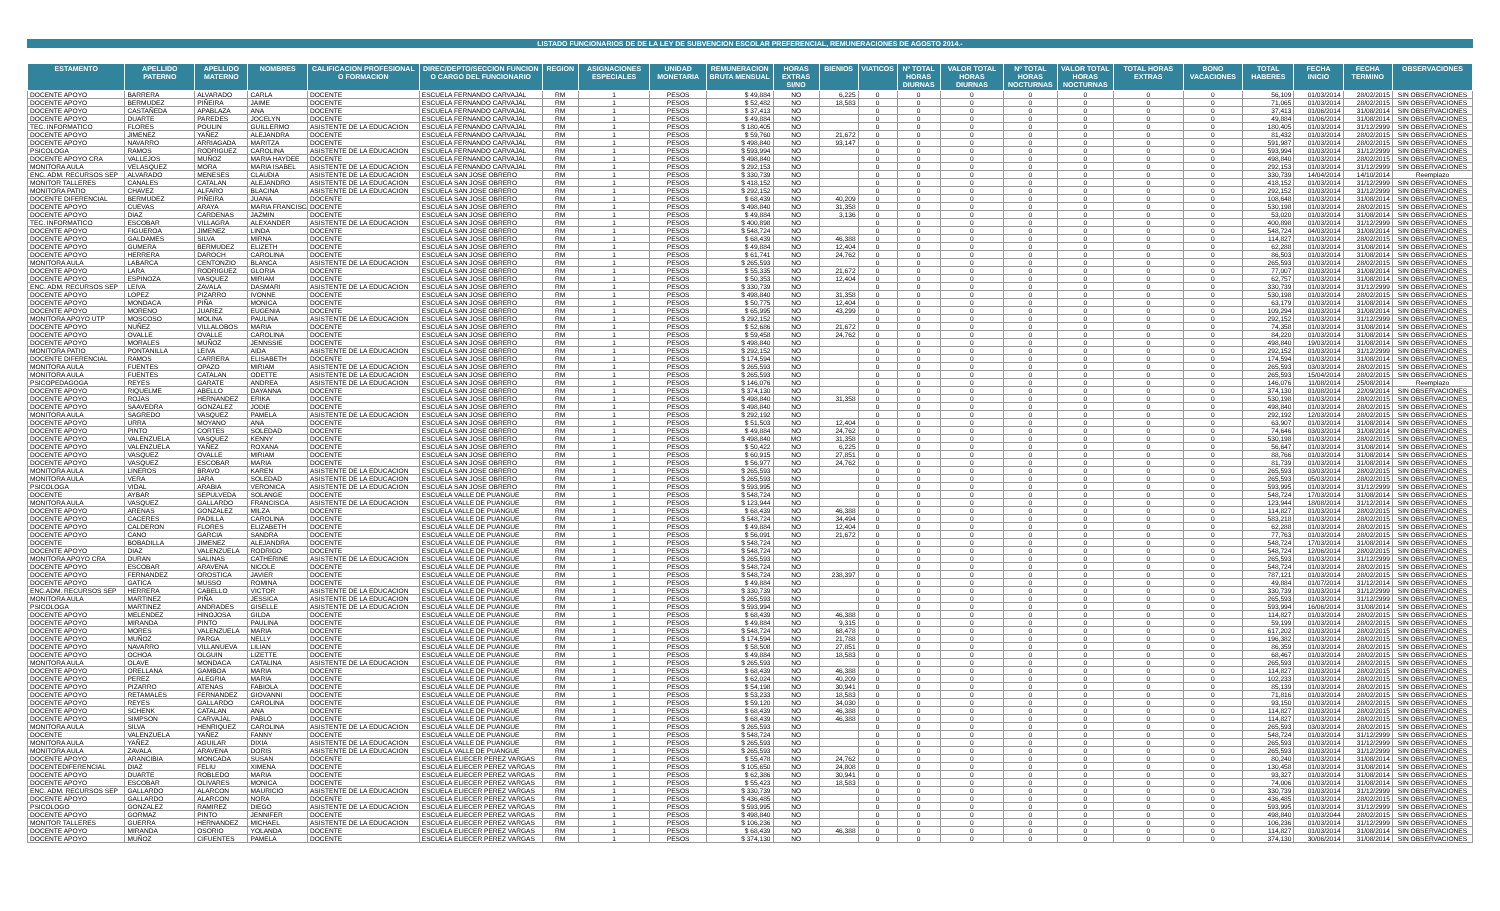LISTADO FUNCIONARIOS DE DE LA LEY DE SUBVENCION ESCOLAR PREFERENCIAL, REMUNERACIONES DE AGOSTO 2014.-
| ESTAMENTO | APELLIDO PATERNO | APELLIDO MATERNO | NOMBRES | CALIFICACION PROFESIONAL O FORMACION | DIREC/DEPTO/SECCION FUNCION O CARGO DEL FUNCIONARIO | REGION | ASIGNACIONES ESPECIALES | UNIDAD MONETARIA | REMUNERACION BRUTA MENSUAL | HORAS EXTRAS SI/NO | BIENIOS | VIATICOS | Nº TOTAL HORAS DIURNAS | VALOR TOTAL HORAS DIURNAS | Nº TOTAL HORAS NOCTURNAS | VALOR TOTAL HORAS NOCTURNAS | TOTAL HORAS EXTRAS | BONO VACACIONES | TOTAL HABERES | FECHA INICIO | FECHA TERMINO | OBSERVACIONES |
| --- | --- | --- | --- | --- | --- | --- | --- | --- | --- | --- | --- | --- | --- | --- | --- | --- | --- | --- | --- | --- | --- | --- |
| DOCENTE APOYO | BARRERA | ALVARADO | CARLA | DOCENTE | ESCUELA FERNANDO CARVAJAL | RM | 1 | PESOS | $ 49,884 | NO | 6,225 | 0 | 0 | 0 | 0 | 0 | 0 | 0 | 56,109 | 01/03/2014 | 28/02/2015 | SIN OBSERVACIONES |
| DOCENTE APOYO | BERMUDEZ | PIÑEIRA | JAIME | DOCENTE | ESCUELA FERNANDO CARVAJAL | RM | 1 | PESOS | $ 52,482 | NO | 18,583 | 0 | 0 | 0 | 0 | 0 | 0 | 0 | 71,065 | 01/03/2014 | 28/02/2015 | SIN OBSERVACIONES |
| DOCENTE APOYO | CASTAÑEDA | APABLAZA | ANA | DOCENTE | ESCUELA FERNANDO CARVAJAL | RM | 1 | PESOS | $ 37,413 | NO | | 0 | 0 | 0 | 0 | 0 | 0 | 0 | 37,413 | 01/06/2014 | 31/08/2014 | SIN OBSERVACIONES |
| DOCENTE APOYO | DUARTE | PAREDES | JOCELYN | DOCENTE | ESCUELA FERNANDO CARVAJAL | RM | 1 | PESOS | $ 49,884 | NO | | 0 | 0 | 0 | 0 | 0 | 0 | 0 | 49,884 | 01/06/2014 | 31/08/2014 | SIN OBSERVACIONES |
| TEC. INFORMATICO | FLORES | POULIN | GUILLERMO | ASISTENTE DE LA EDUCACION | ESCUELA FERNANDO CARVAJAL | RM | 1 | PESOS | $ 180,405 | NO | | 0 | 0 | 0 | 0 | 0 | 0 | 0 | 180,405 | 01/03/2014 | 31/12/2999 | SIN OBSERVACIONES |
| DOCENTE APOYO | JIMENEZ | YAÑEZ | ALEJANDRA | DOCENTE | ESCUELA FERNANDO CARVAJAL | RM | 1 | PESOS | $ 59,760 | NO | 21,672 | 0 | 0 | 0 | 0 | 0 | 0 | 0 | 81,432 | 01/03/2014 | 28/02/2015 | SIN OBSERVACIONES |
| DOCENTE APOYO | NAVARRO | ARRIAGADA | MARITZA | DOCENTE | ESCUELA FERNANDO CARVAJAL | RM | 1 | PESOS | $ 498,840 | NO | 93,147 | 0 | 0 | 0 | 0 | 0 | 0 | 0 | 591,987 | 01/03/2014 | 28/02/2015 | SIN OBSERVACIONES |
| PSICOLOGA | RAMOS | RODRIGUEZ | CAROLINA | ASISTENTE DE LA EDUCACION | ESCUELA FERNANDO CARVAJAL | RM | 1 | PESOS | $ 593,994 | NO | | 0 | 0 | 0 | 0 | 0 | 0 | 0 | 593,994 | 01/03/2014 | 31/12/2999 | SIN OBSERVACIONES |
| DOCENTE APOYO CRA | VALLEJOS | MUÑOZ | MARIA HAYDEE | DOCENTE | ESCUELA FERNANDO CARVAJAL | RM | 1 | PESOS | $ 498,840 | NO | | 0 | 0 | 0 | 0 | 0 | 0 | 0 | 498,840 | 01/03/2014 | 28/02/2015 | SIN OBSERVACIONES |
| MONITORA AULA | VELASQUEZ | MORA | MARIA ISABEL | ASISTENTE DE LA EDUCACION | ESCUELA FERNANDO CARVAJAL | RM | 1 | PESOS | $ 292,153 | NO | | 0 | 0 | 0 | 0 | 0 | 0 | 0 | 292,153 | 01/03/2014 | 31/12/2999 | SIN OBSERVACIONES |
| ENC. ADM. RECURSOS SEP | ALVARADO | MENESES | CLAUDIA | ASISTENTE DE LA EDUCACION | ESCUELA SAN JOSE OBRERO | RM | 1 | PESOS | $ 330,739 | NO | | 0 | 0 | 0 | 0 | 0 | 0 | 0 | 330,739 | 14/04/2014 | 14/10/2014 | Reemplazo |
| MONITOR TALLERES | CANALES | CATALAN | ALEJANDRO | ASISTENTE DE LA EDUCACION | ESCUELA SAN JOSE OBRERO | RM | 1 | PESOS | $ 418,152 | NO | | 0 | 0 | 0 | 0 | 0 | 0 | 0 | 418,152 | 01/03/2014 | 31/12/2999 | SIN OBSERVACIONES |
| MONITORA PATIO | CHAVEZ | ALFARO | BLACINA | ASISTENTE DE LA EDUCACION | ESCUELA SAN JOSE OBRERO | RM | 1 | PESOS | $ 292,152 | NO | | 0 | 0 | 0 | 0 | 0 | 0 | 0 | 292,152 | 01/03/2014 | 31/12/2999 | SIN OBSERVACIONES |
| DOCENTE DIFERENCIAL | BERMUDEZ | PIÑEIRA | JUANA | DOCENTE | ESCUELA SAN JOSE OBRERO | RM | 1 | PESOS | $ 68,439 | NO | 40,209 | 0 | 0 | 0 | 0 | 0 | 0 | 0 | 108,648 | 01/03/2014 | 31/08/2014 | SIN OBSERVACIONES |
| DOCENTE APOYO | CUEVAS | ARAYA | MARIA FRANCISCA | DOCENTE | ESCUELA SAN JOSE OBRERO | RM | 1 | PESOS | $ 498,840 | NO | 31,358 | 0 | 0 | 0 | 0 | 0 | 0 | 0 | 530,198 | 01/03/2014 | 28/02/2015 | SIN OBSERVACIONES |
| DOCENTE APOYO | DIAZ | CARDENAS | JAZMIN | DOCENTE | ESCUELA SAN JOSE OBRERO | RM | 1 | PESOS | $ 49,884 | NO | 3,136 | 0 | 0 | 0 | 0 | 0 | 0 | 0 | 53,020 | 01/03/2014 | 31/08/2014 | SIN OBSERVACIONES |
| TEC. INFORMATICO | ESCOBAR | VILLAGRA | ALEXANDER | ASISTENTE DE LA EDUCACION | ESCUELA SAN JOSE OBRERO | RM | 1 | PESOS | $ 400,898 | NO | | 0 | 0 | 0 | 0 | 0 | 0 | 0 | 400,898 | 01/03/2014 | 31/12/2999 | SIN OBSERVACIONES |
| DOCENTE APOYO | FIGUEROA | JIMENEZ | LINDA | DOCENTE | ESCUELA SAN JOSE OBRERO | RM | 1 | PESOS | $ 548,724 | NO | | 0 | 0 | 0 | 0 | 0 | 0 | 0 | 548,724 | 04/03/2014 | 31/08/2014 | SIN OBSERVACIONES |
| DOCENTE APOYO | GALDAMES | SILVA | MIRNA | DOCENTE | ESCUELA SAN JOSE OBRERO | RM | 1 | PESOS | $ 68,439 | NO | 46,388 | 0 | 0 | 0 | 0 | 0 | 0 | 0 | 114,827 | 01/03/2014 | 28/02/2015 | SIN OBSERVACIONES |
| DOCENTE APOYO | GUMERA | BERMUDEZ | ELIZETH | DOCENTE | ESCUELA SAN JOSE OBRERO | RM | 1 | PESOS | $ 49,884 | NO | 12,404 | 0 | 0 | 0 | 0 | 0 | 0 | 0 | 62,288 | 01/03/2014 | 31/08/2014 | SIN OBSERVACIONES |
| DOCENTE APOYO | HERRERA | DAROCH | CAROLINA | DOCENTE | ESCUELA SAN JOSE OBRERO | RM | 1 | PESOS | $ 61,741 | NO | 24,762 | 0 | 0 | 0 | 0 | 0 | 0 | 0 | 86,503 | 01/03/2014 | 31/08/2014 | SIN OBSERVACIONES |
| MONITORA AULA | LABARCA | CENTONZIO | BLANCA | ASISTENTE DE LA EDUCACION | ESCUELA SAN JOSE OBRERO | RM | 1 | PESOS | $ 265,593 | NO | | 0 | 0 | 0 | 0 | 0 | 0 | 0 | 265,593 | 01/03/2014 | 28/02/2015 | SIN OBSERVACIONES |
| DOCENTE APOYO | LARA | RODRIGUEZ | GLORIA | DOCENTE | ESCUELA SAN JOSE OBRERO | RM | 1 | PESOS | $ 55,335 | NO | 21,672 | 0 | 0 | 0 | 0 | 0 | 0 | 0 | 77,007 | 01/03/2014 | 31/08/2014 | SIN OBSERVACIONES |
| DOCENTE APOYO | ESPINOZA | VASQUEZ | MIRIAM | DOCENTE | ESCUELA SAN JOSE OBRERO | RM | 1 | PESOS | $ 50,353 | NO | 12,404 | 0 | 0 | 0 | 0 | 0 | 0 | 0 | 62,757 | 01/03/2014 | 31/08/2014 | SIN OBSERVACIONES |
| ENC. ADM. RECURSOS SEP | LEIVA | ZAVALA | DASMARI | ASISTENTE DE LA EDUCACION | ESCUELA SAN JOSE OBRERO | RM | 1 | PESOS | $ 330,739 | NO | | 0 | 0 | 0 | 0 | 0 | 0 | 0 | 330,739 | 01/03/2014 | 31/12/2999 | SIN OBSERVACIONES |
| DOCENTE APOYO | LOPEZ | PIZARRO | IVONNE | DOCENTE | ESCUELA SAN JOSE OBRERO | RM | 1 | PESOS | $ 498,840 | NO | 31,358 | 0 | 0 | 0 | 0 | 0 | 0 | 0 | 530,198 | 01/03/2014 | 28/02/2015 | SIN OBSERVACIONES |
| DOCENTE APOYO | MONDACA | PIÑA | MONICA | DOCENTE | ESCUELA SAN JOSE OBRERO | RM | 1 | PESOS | $ 50,775 | NO | 12,404 | 0 | 0 | 0 | 0 | 0 | 0 | 0 | 63,179 | 01/03/2014 | 31/08/2014 | SIN OBSERVACIONES |
| DOCENTE APOYO | MORENO | JUAREZ | EUGENIA | DOCENTE | ESCUELA SAN JOSE OBRERO | RM | 1 | PESOS | $ 65,995 | NO | 43,299 | 0 | 0 | 0 | 0 | 0 | 0 | 0 | 109,294 | 01/03/2014 | 31/08/2014 | SIN OBSERVACIONES |
| MONITORA APOYO UTP | MOSCOSO | MOLINA | PAULINA | ASISTENTE DE LA EDUCACION | ESCUELA SAN JOSE OBRERO | RM | 1 | PESOS | $ 292,152 | NO | | 0 | 0 | 0 | 0 | 0 | 0 | 0 | 292,152 | 01/03/2014 | 31/12/2999 | SIN OBSERVACIONES |
| DOCENTE APOYO | NUÑEZ | VILLALOBOS | MARIA | DOCENTE | ESCUELA SAN JOSE OBRERO | RM | 1 | PESOS | $ 52,686 | NO | 21,672 | 0 | 0 | 0 | 0 | 0 | 0 | 0 | 74,358 | 01/03/2014 | 31/08/2014 | SIN OBSERVACIONES |
| DOCENTE APOYO | OVALLE | OVALLE | CAROLINA | DOCENTE | ESCUELA SAN JOSE OBRERO | RM | 1 | PESOS | $ 59,458 | NO | 24,762 | 0 | 0 | 0 | 0 | 0 | 0 | 0 | 84,220 | 01/03/2014 | 31/08/2014 | SIN OBSERVACIONES |
| DOCENTE APOYO | MORALES | MUÑOZ | JENNSSIE | DOCENTE | ESCUELA SAN JOSE OBRERO | RM | 1 | PESOS | $ 498,840 | NO | | 0 | 0 | 0 | 0 | 0 | 0 | 0 | 498,840 | 19/03/2014 | 31/08/2014 | SIN OBSERVACIONES |
| MONITORA PATIO | PONTANILLA | LEIVA | AIDA | ASISTENTE DE LA EDUCACION | ESCUELA SAN JOSE OBRERO | RM | 1 | PESOS | $ 292,152 | NO | | 0 | 0 | 0 | 0 | 0 | 0 | 0 | 292,152 | 01/03/2014 | 31/12/2999 | SIN OBSERVACIONES |
| DOCENTE DIFERENCIAL | RAMOS | CARRERA | ELISABETH | DOCENTE | ESCUELA SAN JOSE OBRERO | RM | 1 | PESOS | $ 174,594 | NO | | 0 | 0 | 0 | 0 | 0 | 0 | 0 | 174,594 | 01/03/2014 | 31/08/2014 | SIN OBSERVACIONES |
| MONITORA AULA | FUENTES | OPAZO | MIRIAM | ASISTENTE DE LA EDUCACION | ESCUELA SAN JOSE OBRERO | RM | 1 | PESOS | $ 265,593 | NO | | 0 | 0 | 0 | 0 | 0 | 0 | 0 | 265,593 | 03/03/2014 | 28/02/2015 | SIN OBSERVACIONES |
| MONITORA AULA | FUENTES | CATALAN | ODETTE | ASISTENTE DE LA EDUCACION | ESCUELA SAN JOSE OBRERO | RM | 1 | PESOS | $ 265,593 | NO | | 0 | 0 | 0 | 0 | 0 | 0 | 0 | 265,593 | 15/04/2014 | 28/02/2015 | SIN OBSERVACIONES |
| PSICOPEDAGOGA | REYES | GARATE | ANDREA | ASISTENTE DE LA EDUCACION | ESCUELA SAN JOSE OBRERO | RM | 1 | PESOS | $ 146,076 | NO | | 0 | 0 | 0 | 0 | 0 | 0 | 0 | 146,076 | 11/08/2014 | 25/08/2014 | Reemplazo |
| DOCENTE APOYO | RIQUELME | ABELLO | DAYANNA | DOCENTE | ESCUELA SAN JOSE OBRERO | RM | 1 | PESOS | $ 374,130 | NO | | 0 | 0 | 0 | 0 | 0 | 0 | 0 | 374,130 | 01/08/2014 | 22/09/2014 | SIN OBSERVACIONES |
| DOCENTE APOYO | ROJAS | HERNANDEZ | ERIKA | DOCENTE | ESCUELA SAN JOSE OBRERO | RM | 1 | PESOS | $ 498,840 | NO | 31,358 | 0 | 0 | 0 | 0 | 0 | 0 | 0 | 530,198 | 01/03/2014 | 28/02/2015 | SIN OBSERVACIONES |
| DOCENTE APOYO | SAAVEDRA | GONZALEZ | JODIE | DOCENTE | ESCUELA SAN JOSE OBRERO | RM | 1 | PESOS | $ 498,840 | NO | | 0 | 0 | 0 | 0 | 0 | 0 | 0 | 498,840 | 01/03/2014 | 28/02/2015 | SIN OBSERVACIONES |
| MONITORA AULA | SAGREDO | VASQUEZ | PAMELA | ASISTENTE DE LA EDUCACION | ESCUELA SAN JOSE OBRERO | RM | 1 | PESOS | $ 292,192 | NO | | 0 | 0 | 0 | 0 | 0 | 0 | 0 | 292,192 | 12/03/2014 | 28/02/2015 | SIN OBSERVACIONES |
| DOCENTE APOYO | URRA | MOYANO | ANA | DOCENTE | ESCUELA SAN JOSE OBRERO | RM | 1 | PESOS | $ 51,503 | NO | 12,404 | 0 | 0 | 0 | 0 | 0 | 0 | 0 | 63,907 | 01/03/2014 | 31/08/2014 | SIN OBSERVACIONES |
| DOCENTE APOYO | PINTO | CORTES | SOLEDAD | DOCENTE | ESCUELA SAN JOSE OBRERO | RM | 1 | PESOS | $ 49,884 | NO | 24,762 | 0 | 0 | 0 | 0 | 0 | 0 | 0 | 74,646 | 03/03/2014 | 31/08/2014 | SIN OBSERVACIONES |
| DOCENTE APOYO | VALENZUELA | VASQUEZ | KENNY | DOCENTE | ESCUELA SAN JOSE OBRERO | RM | 1 | PESOS | $ 498,840 | MO | 31,358 | 0 | 0 | 0 | 0 | 0 | 0 | 0 | 530,198 | 01/03/2014 | 28/02/2015 | SIN OBSERVACIONES |
| DOCENTE APOYO | VALENZUELA | YAÑEZ | ROXANA | DOCENTE | ESCUELA SAN JOSE OBRERO | RM | 1 | PESOS | $ 50,422 | NO | 6,225 | 0 | 0 | 0 | 0 | 0 | 0 | 0 | 56,647 | 01/03/2014 | 31/08/2014 | SIN OBSERVACIONES |
| DOCENTE APOYO | VASQUEZ | OVALLE | MIRIAM | DOCENTE | ESCUELA SAN JOSE OBRERO | RM | 1 | PESOS | $ 60,915 | NO | 27,851 | 0 | 0 | 0 | 0 | 0 | 0 | 0 | 88,766 | 01/03/2014 | 31/08/2014 | SIN OBSERVACIONES |
| DOCENTE APOYO | VASQUEZ | ESCOBAR | MARIA | DOCENTE | ESCUELA SAN JOSE OBRERO | RM | 1 | PESOS | $ 56,977 | NO | 24,762 | 0 | 0 | 0 | 0 | 0 | 0 | 0 | 81,739 | 01/03/2014 | 31/08/2014 | SIN OBSERVACIONES |
| MONITORA AULA | LINEROS | BRAVO | KAREN | ASISTENTE DE LA EDUCACION | ESCUELA SAN JOSE OBRERO | RM | 1 | PESOS | $ 265,593 | NO | | 0 | 0 | 0 | 0 | 0 | 0 | 0 | 265,593 | 03/03/2014 | 28/02/2015 | SIN OBSERVACIONES |
| MONITORA AULA | VERA | JARA | SOLEDAD | ASISTENTE DE LA EDUCACION | ESCUELA SAN JOSE OBRERO | RM | 1 | PESOS | $ 265,593 | NO | | 0 | 0 | 0 | 0 | 0 | 0 | 0 | 265,593 | 05/03/2014 | 28/02/2015 | SIN OBSERVACIONES |
| PSICOLOGA | VIDAL | ARABIA | VERONICA | ASISTENTE DE LA EDUCACION | ESCUELA SAN JOSE OBRERO | RM | 1 | PESOS | $ 593,995 | NO | | 0 | 0 | 0 | 0 | 0 | 0 | 0 | 593,995 | 01/03/2014 | 31/12/2999 | SIN OBSERVACIONES |
| DOCENTE | AYBAR | SEPULVEDA | SOLANGE | DOCENTE | ESCUELA VALLE DE PUANGUE | RM | 1 | PESOS | $ 548,724 | NO | | 0 | 0 | 0 | 0 | 0 | 0 | 0 | 548,724 | 17/03/2014 | 31/08/2014 | SIN OBSERVACIONES |
| MONITORA AULA | VASQUEZ | GALLARDO | FRANCISCA | ASISTENTE DE LA EDUCACION | ESCUELA VALLE DE PUANGUE | RM | 1 | PESOS | $ 123,944 | NO | | 0 | 0 | 0 | 0 | 0 | 0 | 0 | 123,944 | 18/08/2014 | 31/12/2014 | SIN OBSERVACIONES |
| DOCENTE APOYO | ARENAS | GONZALEZ | MILZA | DOCENTE | ESCUELA VALLE DE PUANGUE | RM | 1 | PESOS | $ 68,439 | NO | 46,388 | 0 | 0 | 0 | 0 | 0 | 0 | 0 | 114,827 | 01/03/2014 | 28/02/2015 | SIN OBSERVACIONES |
| DOCENTE APOYO | CACERES | PADILLA | CAROLINA | DOCENTE | ESCUELA VALLE DE PUANGUE | RM | 1 | PESOS | $ 548,724 | NO | 34,494 | 0 | 0 | 0 | 0 | 0 | 0 | 0 | 583,218 | 01/03/2014 | 28/02/2015 | SIN OBSERVACIONES |
| DOCENTE APOYO | CALDERON | FLORES | ELIZABETH | DOCENTE | ESCUELA VALLE DE PUANGUE | RM | 1 | PESOS | $ 49,884 | NO | 12,404 | 0 | 0 | 0 | 0 | 0 | 0 | 0 | 62,288 | 01/03/2014 | 28/02/2015 | SIN OBSERVACIONES |
| DOCENTE APOYO | CANO | GARCIA | SANDRA | DOCENTE | ESCUELA VALLE DE PUANGUE | RM | 1 | PESOS | $ 56,091 | NO | 21,672 | 0 | 0 | 0 | 0 | 0 | 0 | 0 | 77,763 | 01/03/2014 | 28/02/2015 | SIN OBSERVACIONES |
| DOCENTE | BOBADILLA | JIMENEZ | ALEJANDRA | DOCENTE | ESCUELA VALLE DE PUANGUE | RM | 1 | PESOS | $ 548,724 | NO | | 0 | 0 | 0 | 0 | 0 | 0 | 0 | 548,724 | 17/03/2014 | 31/08/2014 | SIN OBSERVACIONES |
| DOCENTE APOYO | DIAZ | VALENZUELA | RODRIGO | DOCENTE | ESCUELA VALLE DE PUANGUE | RM | 1 | PESOS | $ 548,724 | NO | | 0 | 0 | 0 | 0 | 0 | 0 | 0 | 548,724 | 12/06/2014 | 28/02/2015 | SIN OBSERVACIONES |
| MONITORA APOYO CRA | DURAN | SALINAS | CATHERINE | ASISTENTE DE LA EDUCACION | ESCUELA VALLE DE PUANGUE | RM | 1 | PESOS | $ 265,593 | NO | | 0 | 0 | 0 | 0 | 0 | 0 | 0 | 265,593 | 01/03/2014 | 31/12/2999 | SIN OBSERVACIONES |
| DOCENTE APOYO | ESCOBAR | ARAVENA | NICOLE | DOCENTE | ESCUELA VALLE DE PUANGUE | RM | 1 | PESOS | $ 548,724 | NO | | 0 | 0 | 0 | 0 | 0 | 0 | 0 | 548,724 | 01/03/2014 | 28/02/2015 | SIN OBSERVACIONES |
| DOCENTE APOYO | FERNANDEZ | OROSTICA | JAVIER | DOCENTE | ESCUELA VALLE DE PUANGUE | RM | 1 | PESOS | $ 548,724 | NO | 238,397 | 0 | 0 | 0 | 0 | 0 | 0 | 0 | 787,121 | 01/03/2014 | 28/02/2015 | SIN OBSERVACIONES |
| DOCENTE APOYO | GATICA | MUSSO | ROMINA | DOCENTE | ESCUELA VALLE DE PUANGUE | RM | 1 | PESOS | $ 49,884 | NO | | 0 | 0 | 0 | 0 | 0 | 0 | 0 | 49,884 | 01/07/2014 | 31/12/2014 | SIN OBSERVACIONES |
| ENC.ADM. RECURSOS SEP | HERRERA | CABELLO | VICTOR | ASISTENTE DE LA EDUCACION | ESCUELA VALLE DE PUANGUE | RM | 1 | PESOS | $ 330,739 | NO | | 0 | 0 | 0 | 0 | 0 | 0 | 0 | 330,739 | 01/03/2014 | 31/12/2999 | SIN OBSERVACIONES |
| MONITORA AULA | MARTINEZ | PIÑA | JESSICA | ASISTENTE DE LA EDUCACION | ESCUELA VALLE DE PUANGUE | RM | 1 | PESOS | $ 265,593 | NO | | 0 | 0 | 0 | 0 | 0 | 0 | 0 | 265,593 | 01/03/2014 | 31/12/2999 | SIN OBSERVACIONES |
| PSICOLOGA | MARTINEZ | ANDRADES | GISELLE | ASISTENTE DE LA EDUCACION | ESCUELA VALLE DE PUANGUE | RM | 1 | PESOS | $ 593,994 | NO | | 0 | 0 | 0 | 0 | 0 | 0 | 0 | 593,994 | 16/06/2014 | 31/08/2014 | SIN OBSERVACIONES |
| DOCENTE APOYO | MELENDEZ | HINOJOSA | GILDA | DOCENTE | ESCUELA VALLE DE PUANGUE | RM | 1 | PESOS | $ 68,439 | NO | 46,388 | 0 | 0 | 0 | 0 | 0 | 0 | 0 | 114,827 | 01/03/2014 | 28/02/2015 | SIN OBSERVACIONES |
| DOCENTE APOYO | MIRANDA | PINTO | PAULINA | DOCENTE | ESCUELA VALLE DE PUANGUE | RM | 1 | PESOS | $ 49,884 | NO | 9,315 | 0 | 0 | 0 | 0 | 0 | 0 | 0 | 59,199 | 01/03/2014 | 28/02/2015 | SIN OBSERVACIONES |
| DOCENTE APOYO | MORES | VALENZUELA | MARIA | DOCENTE | ESCUELA VALLE DE PUANGUE | RM | 1 | PESOS | $ 548,724 | NO | 68,478 | 0 | 0 | 0 | 0 | 0 | 0 | 0 | 617,202 | 01/03/2014 | 28/02/2015 | SIN OBSERVACIONES |
| DOCENTE APOYO | MUÑOZ | PARGA | NELLY | DOCENTE | ESCUELA VALLE DE PUANGUE | RM | 1 | PESOS | $ 174,594 | NO | 21,788 | 0 | 0 | 0 | 0 | 0 | 0 | 0 | 196,382 | 01/03/2014 | 28/02/2015 | SIN OBSERVACIONES |
| DOCENTE APOYO | NAVARRO | VILLANUEVA | LILIAN | DOCENTE | ESCUELA VALLE DE PUANGUE | RM | 1 | PESOS | $ 58,508 | NO | 27,851 | 0 | 0 | 0 | 0 | 0 | 0 | 0 | 86,359 | 01/03/2014 | 28/02/2015 | SIN OBSERVACIONES |
| DOCENTE APOYO | OCHOA | OLGUIN | LIZETTE | DOCENTE | ESCUELA VALLE DE PUANGUE | RM | 1 | PESOS | $ 49,884 | NO | 18,583 | 0 | 0 | 0 | 0 | 0 | 0 | 0 | 68,467 | 01/03/2014 | 28/02/2015 | SIN OBSERVACIONES |
| MONITORA AULA | OLAVE | MONDACA | CATALINA | ASISTENTE DE LA EDUCACION | ESCUELA VALLE DE PUANGUE | RM | 1 | PESOS | $ 265,593 | NO | | 0 | 0 | 0 | 0 | 0 | 0 | 0 | 265,593 | 01/03/2014 | 28/02/2015 | SIN OBSERVACIONES |
| DOCENTE APOYO | ORELLANA | GAMBOA | MARIA | DOCENTE | ESCUELA VALLE DE PUANGUE | RM | 1 | PESOS | $ 68,439 | NO | 46,388 | 0 | 0 | 0 | 0 | 0 | 0 | 0 | 114,827 | 01/03/2014 | 28/02/2015 | SIN OBSERVACIONES |
| DOCENTE APOYO | PEREZ | ALEGRIA | MARIA | DOCENTE | ESCUELA VALLE DE PUANGUE | RM | 1 | PESOS | $ 62,024 | NO | 40,209 | 0 | 0 | 0 | 0 | 0 | 0 | 0 | 102,233 | 01/03/2014 | 28/02/2015 | SIN OBSERVACIONES |
| DOCENTE APOYO | PIZARRO | ATENAS | FABIOLA | DOCENTE | ESCUELA VALLE DE PUANGUE | RM | 1 | PESOS | $ 54,198 | NO | 30,941 | 0 | 0 | 0 | 0 | 0 | 0 | 0 | 85,139 | 01/03/2014 | 28/02/2015 | SIN OBSERVACIONES |
| DOCENTE APOYO | RETAMALES | FERNANDEZ | GIOVANNI | DOCENTE | ESCUELA VALLE DE PUANGUE | RM | 1 | PESOS | $ 53,233 | NO | 18,583 | 0 | 0 | 0 | 0 | 0 | 0 | 0 | 71,816 | 01/03/2014 | 28/02/2015 | SIN OBSERVACIONES |
| DOCENTE APOYO | REYES | GALLARDO | CAROLINA | DOCENTE | ESCUELA VALLE DE PUANGUE | RM | 1 | PESOS | $ 59,120 | NO | 34,030 | 0 | 0 | 0 | 0 | 0 | 0 | 0 | 93,150 | 01/03/2014 | 28/02/2015 | SIN OBSERVACIONES |
| DOCENTE APOYO | SCHENK | CATALAN | ANA | DOCENTE | ESCUELA VALLE DE PUANGUE | RM | 1 | PESOS | $ 68,439 | NO | 46,388 | 0 | 0 | 0 | 0 | 0 | 0 | 0 | 114,827 | 01/03/2014 | 28/02/2015 | SIN OBSERVACIONES |
| DOCENTE APOYO | SIMPSON | CARVAJAL | PABLO | DOCENTE | ESCUELA VALLE DE PUANGUE | RM | 1 | PESOS | $ 68,439 | NO | 46,388 | 0 | 0 | 0 | 0 | 0 | 0 | 0 | 114,827 | 01/03/2014 | 28/02/2015 | SIN OBSERVACIONES |
| MONITORA AULA | SILVA | HENRIQUEZ | CAROLINA | ASISTENTE DE LA EDUCACION | ESCUELA VALLE DE PUANGUE | RM | 1 | PESOS | $ 265,593 | NO | | 0 | 0 | 0 | 0 | 0 | 0 | 0 | 265,593 | 03/03/2014 | 28/02/2015 | SIN OBSERVACIONES |
| DOCENTE | VALENZUELA | YAÑEZ | FANNY | DOCENTE | ESCUELA VALLE DE PUANGUE | RM | 1 | PESOS | $ 548,724 | NO | | 0 | 0 | 0 | 0 | 0 | 0 | 0 | 548,724 | 01/03/2014 | 31/12/2999 | SIN OBSERVACIONES |
| MONITORA AULA | YAÑEZ | AGUILAR | DIXIA | ASISTENTE DE LA EDUCACION | ESCUELA VALLE DE PUANGUE | RM | 1 | PESOS | $ 265,593 | NO | | 0 | 0 | 0 | 0 | 0 | 0 | 0 | 265,593 | 01/03/2014 | 31/12/2999 | SIN OBSERVACIONES |
| MONITORA AULA | ZAVALA | ARAVENA | DORIS | ASISTENTE DE LA EDUCACION | ESCUELA VALLE DE PUANGUE | RM | 1 | PESOS | $ 265,593 | NO | | 0 | 0 | 0 | 0 | 0 | 0 | 0 | 265,593 | 01/03/2014 | 31/12/2999 | SIN OBSERVACIONES |
| DOCENTE APOYO | ARANCIBIA | MONCADA | SUSAN | DOCENTE | ESCUELA ELIECER PEREZ VARGAS | RM | 1 | PESOS | $ 55,478 | NO | 24,762 | 0 | 0 | 0 | 0 | 0 | 0 | 0 | 80,240 | 01/03/2014 | 31/08/2014 | SIN OBSERVACIONES |
| DOCENTEDIFERENCIAL | DIAZ | FELIU | XIMENA | DOCENTE | ESCUELA ELIECER PEREZ VARGAS | RM | 1 | PESOS | $ 105,650 | NO | 24,808 | 0 | 0 | 0 | 0 | 0 | 0 | 0 | 130,458 | 01/03/2014 | 31/08/2014 | SIN OBSERVACIONES |
| DOCENTE APOYO | DUARTE | ROBLEDO | MARIA | DOCENTE | ESCUELA ELIECER PEREZ VARGAS | RM | 1 | PESOS | $ 62,386 | NO | 30,941 | 0 | 0 | 0 | 0 | 0 | 0 | 0 | 93,327 | 01/03/2014 | 31/08/2014 | SIN OBSERVACIONES |
| DOCENTE APOYO | ESCOBAR | OLIVARES | MONICA | DOCENTE | ESCUELA ELIECER PEREZ VARGAS | RM | 1 | PESOS | $ 55,423 | NO | 18,583 | 0 | 0 | 0 | 0 | 0 | 0 | 0 | 74,006 | 01/03/2014 | 31/08/2014 | SIN OBSERVACIONES |
| ENC. ADM. RECURSOS SEP | GALLARDO | ALARCON | MAURICIO | ASISTENTE DE LA EDUCACION | ESCUELA ELIECER PEREZ VARGAS | RM | 1 | PESOS | $ 330,739 | NO | | 0 | 0 | 0 | 0 | 0 | 0 | 0 | 330,739 | 01/03/2014 | 31/12/2999 | SIN OBSERVACIONES |
| DOCENTE APOYO | GALLARDO | ALARCON | NORA | DOCENTE | ESCUELA ELIECER PEREZ VARGAS | RM | 1 | PESOS | $ 436,485 | NO | | 0 | 0 | 0 | 0 | 0 | 0 | 0 | 436,485 | 01/03/2014 | 28/02/2015 | SIN OBSERVACIONES |
| PSICOLOGO | GONZALEZ | RAMIREZ | DIEGO | ASISTENTE DE LA EDUCACION | ESCUELA ELIECER PEREZ VARGAS | RM | 1 | PESOS | $ 593,995 | NO | | 0 | 0 | 0 | 0 | 0 | 0 | 0 | 593,995 | 01/03/2014 | 31/12/2999 | SIN OBSERVACIONES |
| DOCENTE APOYO | GORMAZ | PINTO | JENNIFER | DOCENTE | ESCUELA ELIECER PEREZ VARGAS | RM | 1 | PESOS | $ 498,840 | NO | | 0 | 0 | 0 | 0 | 0 | 0 | 0 | 498,840 | 01/03/2044 | 28/02/2015 | SIN OBSERVACIONES |
| MONITOR TALLERES | GUERRA | HERNANDEZ | MICHAEL | ASISTENTE DE LA EDUCACION | ESCUELA ELIECER PEREZ VARGAS | RM | 1 | PESOS | $ 106,236 | NO | | 0 | 0 | 0 | 0 | 0 | 0 | 0 | 106,236 | 01/03/2014 | 31/12/2999 | SIN OBSERVACIONES |
| DOCENTE APOYO | MIRANDA | OSORIO | YOLANDA | DOCENTE | ESCUELA ELIECER PEREZ VARGAS | RM | 1 | PESOS | $ 68,439 | NO | 46,388 | 0 | 0 | 0 | 0 | 0 | 0 | 0 | 114,827 | 01/03/2014 | 31/08/2014 | SIN OBSERVACIONES |
| DOCENTE APOYO | MUÑOZ | CIFUENTES | PAMELA | DOCENTE | ESCUELA ELIECER PEREZ VARGAS | RM | 1 | PESOS | $ 374,130 | NO | | 0 | 0 | 0 | 0 | 0 | 0 | 0 | 374,130 | 30/06/2014 | 31/08/2014 | SIN OBSERVACIONES |